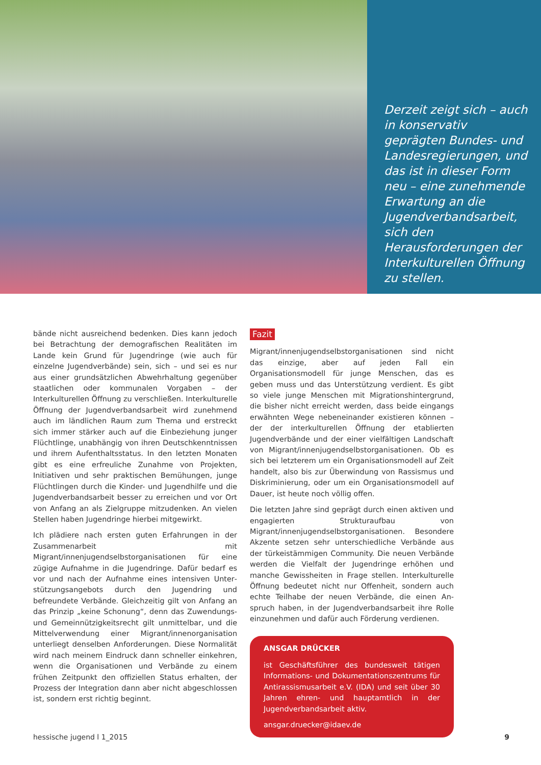Derzeit zeigt sich – auch in konservativ geprägten Bundes- und Landesregie­rungen, und das ist in die­ser Form neu – eine zuneh­mende Erwartung an die Jugendverbandsarbeit, sich den Herausforderungen der Interkulturellen Öffnung zu stellen.
bände nicht ausreichend bedenken. Dies kann jedoch bei Betrachtung der demografischen Realitäten im Lande kein Grund für Jugendringe (wie auch für einzelne Jugendver­bände) sein, sich – und sei es nur aus einer grundsätzlichen Abwehrhaltung gegenüber staatlichen oder kommunalen Vorgaben – der Interkulturellen Öffnung zu verschließen. Interkulturelle Öffnung der Jugendverbandsarbeit wird zu­nehmend auch im ländlichen Raum zum Thema und er­streckt sich immer stärker auch auf die Einbeziehung junger Flüchtlinge, unabhängig von ihren Deutschkenntnissen und ihrem Aufenthaltsstatus. In den letzten Monaten gibt es eine erfreuliche Zunahme von Projekten, Initiativen und sehr praktischen Bemühungen, junge Flüchtlingen durch die Kinder- und Jugendhilfe und die Jugendverbandsarbeit besser zu erreichen und vor Ort von Anfang an als Ziel­gruppe mitzudenken. An vielen Stellen haben Jugendringe hierbei mitgewirkt.
Ich plädiere nach ersten guten Erfahrungen in der Zusam­menarbeit mit Migrant/innenjugendselbstorganisationen für eine zügige Aufnahme in die Jugendringe. Dafür be­darf es vor und nach der Aufnahme eines intensiven Unter­stützungsangebots durch den Jugendring und befreundete Verbände. Gleichzeitig gilt von Anfang an das Prinzip „kei­ne Schonung“, denn das Zuwendungs- und Gemeinnüt­zigkeitsrecht gilt unmittelbar, und die Mittelverwendung einer Migrant/innenorganisation unterliegt denselben An­forderungen. Diese Normalität wird nach meinem Eindruck dann schneller einkehren, wenn die Organisationen und Verbände zu einem frühen Zeitpunkt den offiziellen Status erhalten, der Prozess der Integration dann aber nicht abge­schlossen ist, sondern erst richtig beginnt.
Fazit
Migrant/innenjugendselbstorganisationen sind nicht das einzige, aber auf jeden Fall ein Organisationsmodell für junge Menschen, das es geben muss und das Unterstüt­zung verdient. Es gibt so viele junge Menschen mit Mig­rationshintergrund, die bisher nicht erreicht werden, dass beide eingangs erwähnten Wege nebeneinander existieren können – der der interkulturellen Öffnung der etablierten Jugendverbände und der einer vielfältigen Landschaft von Migrant/innenjugendselbstorganisationen. Ob es sich bei letzterem um ein Organisationsmodell auf Zeit handelt, also bis zur Überwindung von Rassismus und Diskriminierung, oder um ein Organisationsmodell auf Dauer, ist heute noch völlig offen.
Die letzten Jahre sind geprägt durch einen aktiven und en­gagierten Strukturaufbau von Migrant/innenjugendselbst­organisationen. Besondere Akzente setzen sehr unter­schiedliche Verbände aus der türkeistämmigen Community. Die neuen Verbände werden die Vielfalt der Jugendringe erhöhen und manche Gewissheiten in Frage stellen. Inter­kulturelle Öffnung bedeutet nicht nur Offenheit, sondern auch echte Teilhabe der neuen Verbände, die einen An­spruch haben, in der Jugendverbandsarbeit ihre Rolle ein­zunehmen und dafür auch Förderung verdienen.
ANSGAR DRÜCKER
ist Geschäftsführer des bundesweit tätigen Infor­mations- und Dokumentationszentrums für Anti­rassismusarbeit e.V. (IDA) und seit über 30 Jahren ehren- und hauptamtlich in der Jugendverbands­arbeit aktiv.
ansgar.druecker@idaev.de
hessische jugend l 1_2015 9